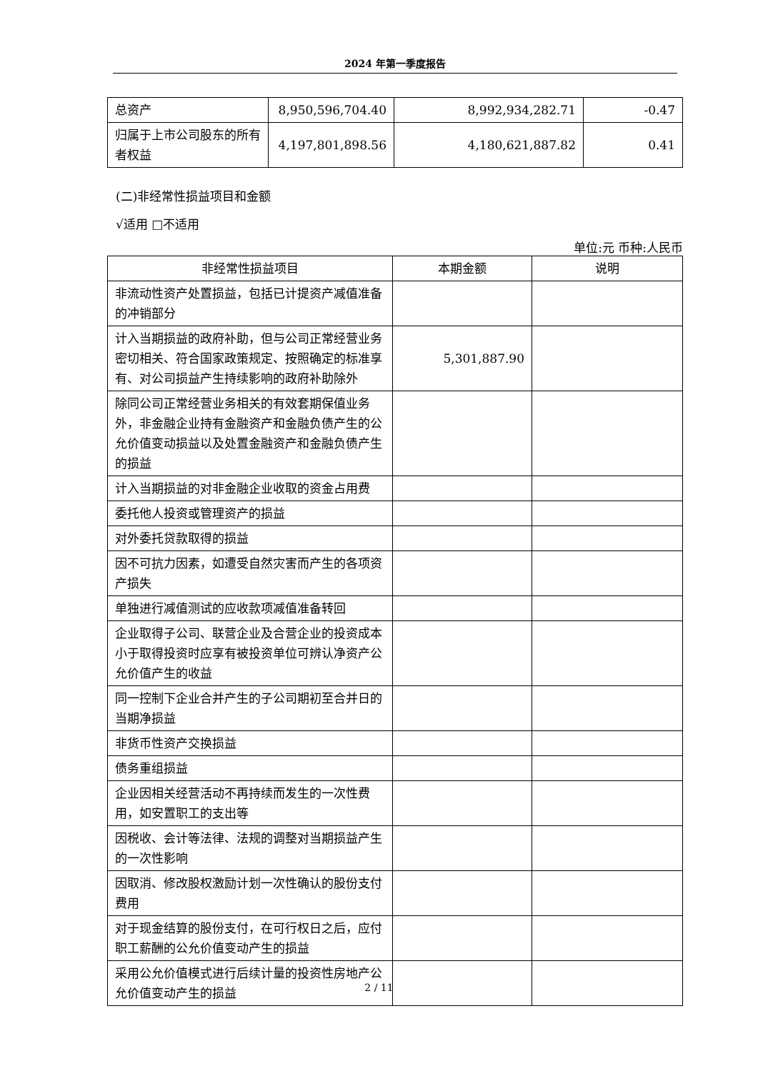2024 年第一季度报告
| 总资产 | 8,950,596,704.40 | 8,992,934,282.71 | -0.47 |
| 归属于上市公司股东的所有者权益 | 4,197,801,898.56 | 4,180,621,887.82 | 0.41 |
(二)非经常性损益项目和金额
√适用 □不适用
单位:元 币种:人民币
| 非经常性损益项目 | 本期金额 | 说明 |
| --- | --- | --- |
| 非流动性资产处置损益，包括已计提资产减值准备的冲销部分 | | |
| 计入当期损益的政府补助，但与公司正常经营业务密切相关、符合国家政策规定、按照确定的标准享有、对公司损益产生持续影响的政府补助除外 | 5,301,887.90 | |
| 除同公司正常经营业务相关的有效套期保值业务外，非金融企业持有金融资产和金融负债产生的公允价值变动损益以及处置金融资产和金融负债产生的损益 | | |
| 计入当期损益的对非金融企业收取的资金占用费 | | |
| 委托他人投资或管理资产的损益 | | |
| 对外委托贷款取得的损益 | | |
| 因不可抗力因素，如遭受自然灾害而产生的各项资产损失 | | |
| 单独进行减值测试的应收款项减值准备转回 | | |
| 企业取得子公司、联营企业及合营企业的投资成本小于取得投资时应享有被投资单位可辨认净资产公允价值产生的收益 | | |
| 同一控制下企业合并产生的子公司期初至合并日的当期净损益 | | |
| 非货币性资产交换损益 | | |
| 债务重组损益 | | |
| 企业因相关经营活动不再持续而发生的一次性费用，如安置职工的支出等 | | |
| 因税收、会计等法律、法规的调整对当期损益产生的一次性影响 | | |
| 因取消、修改股权激励计划一次性确认的股份支付费用 | | |
| 对于现金结算的股份支付，在可行权日之后，应付职工薪酬的公允价值变动产生的损益 | | |
| 采用公允价值模式进行后续计量的投资性房地产公允价值变动产生的损益 | | |
2 / 11